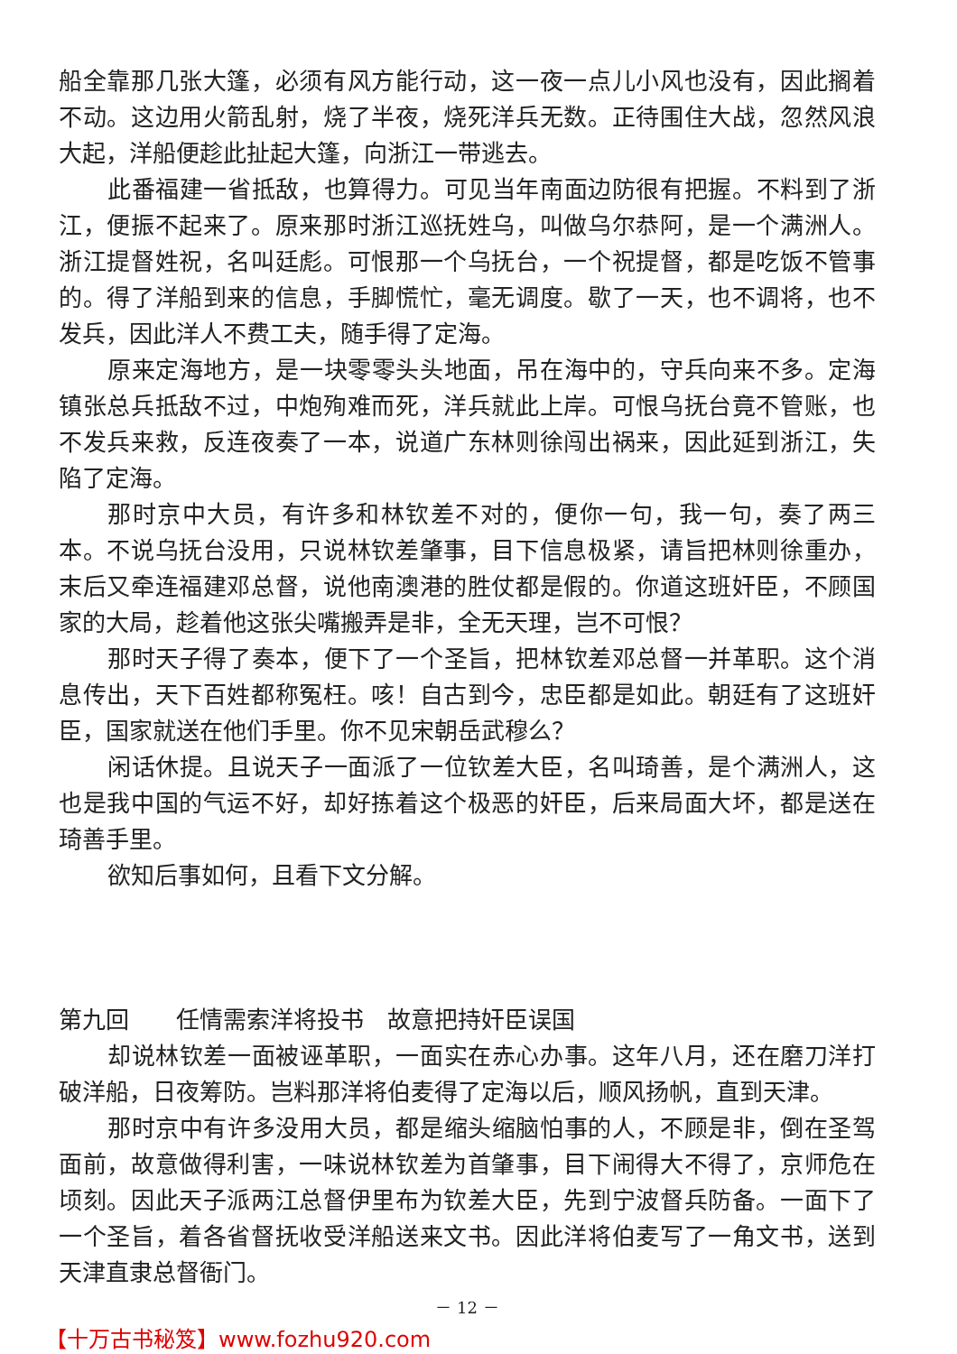船全靠那几张大篷，必须有风方能行动，这一夜一点儿小风也没有，因此搁着不动。这边用火箭乱射，烧了半夜，烧死洋兵无数。正待围住大战，忽然风浪大起，洋船便趁此扯起大篷，向浙江一带逃去。
此番福建一省抵敌，也算得力。可见当年南面边防很有把握。不料到了浙江，便振不起来了。原来那时浙江巡抚姓乌，叫做乌尔恭阿，是一个满洲人。浙江提督姓祝，名叫廷彪。可恨那一个乌抚台，一个祝提督，都是吃饭不管事的。得了洋船到来的信息，手脚慌忙，毫无调度。歇了一天，也不调将，也不发兵，因此洋人不费工夫，随手得了定海。
原来定海地方，是一块零零头头地面，吊在海中的，守兵向来不多。定海镇张总兵抵敌不过，中炮殉难而死，洋兵就此上岸。可恨乌抚台竟不管账，也不发兵来救，反连夜奏了一本，说道广东林则徐闯出祸来，因此延到浙江，失陷了定海。
那时京中大员，有许多和林钦差不对的，便你一句，我一句，奏了两三本。不说乌抚台没用，只说林钦差肇事，目下信息极紧，请旨把林则徐重办，末后又牵连福建邓总督，说他南澳港的胜仗都是假的。你道这班奸臣，不顾国家的大局，趁着他这张尖嘴搬弄是非，全无天理，岂不可恨？
那时天子得了奏本，便下了一个圣旨，把林钦差邓总督一并革职。这个消息传出，天下百姓都称冤枉。咳！自古到今，忠臣都是如此。朝廷有了这班奸臣，国家就送在他们手里。你不见宋朝岳武穆么？
闲话休提。且说天子一面派了一位钦差大臣，名叫琦善，是个满洲人，这也是我中国的气运不好，却好拣着这个极恶的奸臣，后来局面大坏，都是送在琦善手里。
欲知后事如何，且看下文分解。
第九回　　任情需索洋将投书　故意把持奸臣误国
却说林钦差一面被诬革职，一面实在赤心办事。这年八月，还在磨刀洋打破洋船，日夜筹防。岂料那洋将伯麦得了定海以后，顺风扬帆，直到天津。
那时京中有许多没用大员，都是缩头缩脑怕事的人，不顾是非，倒在圣驾面前，故意做得利害，一味说林钦差为首肇事，目下闹得大不得了，京师危在顷刻。因此天子派两江总督伊里布为钦差大臣，先到宁波督兵防备。一面下了一个圣旨，着各省督抚收受洋船送来文书。因此洋将伯麦写了一角文书，送到天津直隶总督衙门。
－ 12 －
【十万古书秘笈】www.fozhu920.com